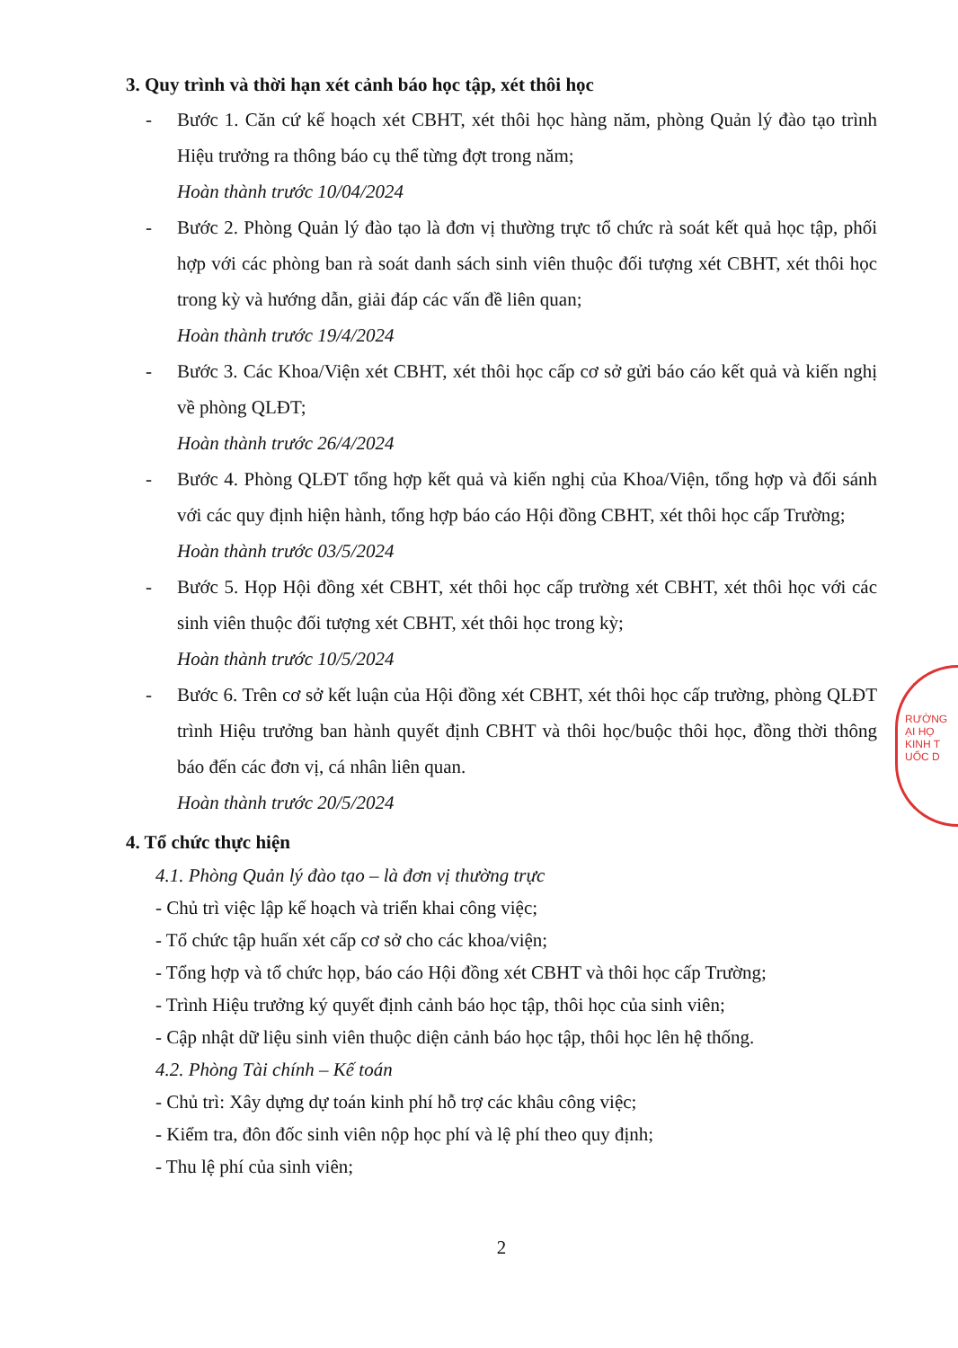3. Quy trình và thời hạn xét cảnh báo học tập, xét thôi học
- Bước 1. Căn cứ kế hoạch xét CBHT, xét thôi học hàng năm, phòng Quản lý đào tạo trình Hiệu trưởng ra thông báo cụ thể từng đợt trong năm;
Hoàn thành trước 10/04/2024
- Bước 2. Phòng Quản lý đào tạo là đơn vị thường trực tổ chức rà soát kết quả học tập, phối hợp với các phòng ban rà soát danh sách sinh viên thuộc đối tượng xét CBHT, xét thôi học trong kỳ và hướng dẫn, giải đáp các vấn đề liên quan;
Hoàn thành trước 19/4/2024
- Bước 3. Các Khoa/Viện xét CBHT, xét thôi học cấp cơ sở gửi báo cáo kết quả và kiến nghị về phòng QLĐT;
Hoàn thành trước 26/4/2024
- Bước 4. Phòng QLĐT tổng hợp kết quả và kiến nghị của Khoa/Viện, tổng hợp và đối sánh với các quy định hiện hành, tổng hợp báo cáo Hội đồng CBHT, xét thôi học cấp Trường;
Hoàn thành trước 03/5/2024
- Bước 5. Họp Hội đồng xét CBHT, xét thôi học cấp trường xét CBHT, xét thôi học với các sinh viên thuộc đối tượng xét CBHT, xét thôi học trong kỳ;
Hoàn thành trước 10/5/2024
- Bước 6. Trên cơ sở kết luận của Hội đồng xét CBHT, xét thôi học cấp trường, phòng QLĐT trình Hiệu trưởng ban hành quyết định CBHT và thôi học/buộc thôi học, đồng thời thông báo đến các đơn vị, cá nhân liên quan.
Hoàn thành trước 20/5/2024
4. Tổ chức thực hiện
4.1. Phòng Quản lý đào tạo – là đơn vị thường trực
- Chủ trì việc lập kế hoạch và triển khai công việc;
- Tổ chức tập huấn xét cấp cơ sở cho các khoa/viện;
- Tổng hợp và tổ chức họp, báo cáo Hội đồng xét CBHT và thôi học cấp Trường;
- Trình Hiệu trưởng ký quyết định cảnh báo học tập, thôi học của sinh viên;
- Cập nhật dữ liệu sinh viên thuộc diện cảnh báo học tập, thôi học lên hệ thống.
4.2. Phòng Tài chính – Kế toán
- Chủ trì: Xây dựng dự toán kinh phí hỗ trợ các khâu công việc;
- Kiểm tra, đôn đốc sinh viên nộp học phí và lệ phí theo quy định;
- Thu lệ phí của sinh viên;
2
RƯỜNG
ẠI HỌ
KINH T
UỐC D